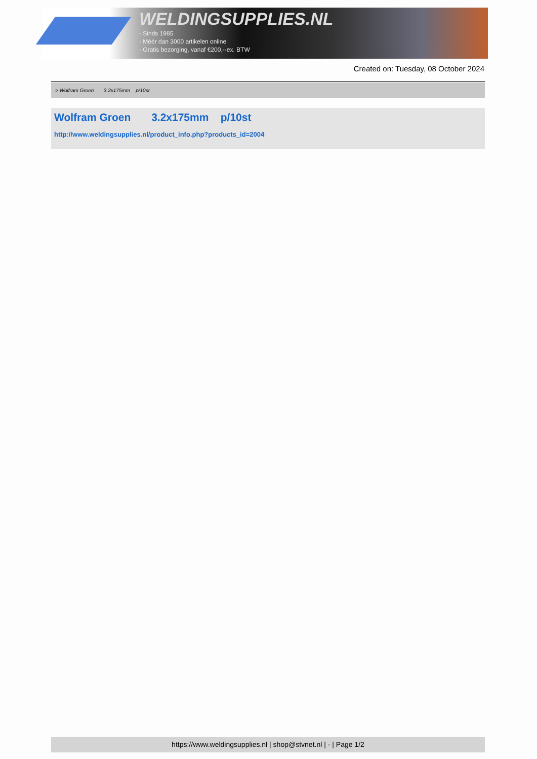WELDINGSUPPLIES.NL
- Sinds 1985
- Méér dan 3000 artikelen online
- Gratis bezorging, vanaf €200,--ex. BTW
Created on: Tuesday, 08 October 2024
> Wolfram Groen 3.2x175mm p/10st
Wolfram Groen 3.2x175mm p/10st
http://www.weldingsupplies.nl/product_info.php?products_id=2004
https://www.weldingsupplies.nl | shop@stvnet.nl | - | Page 1/2